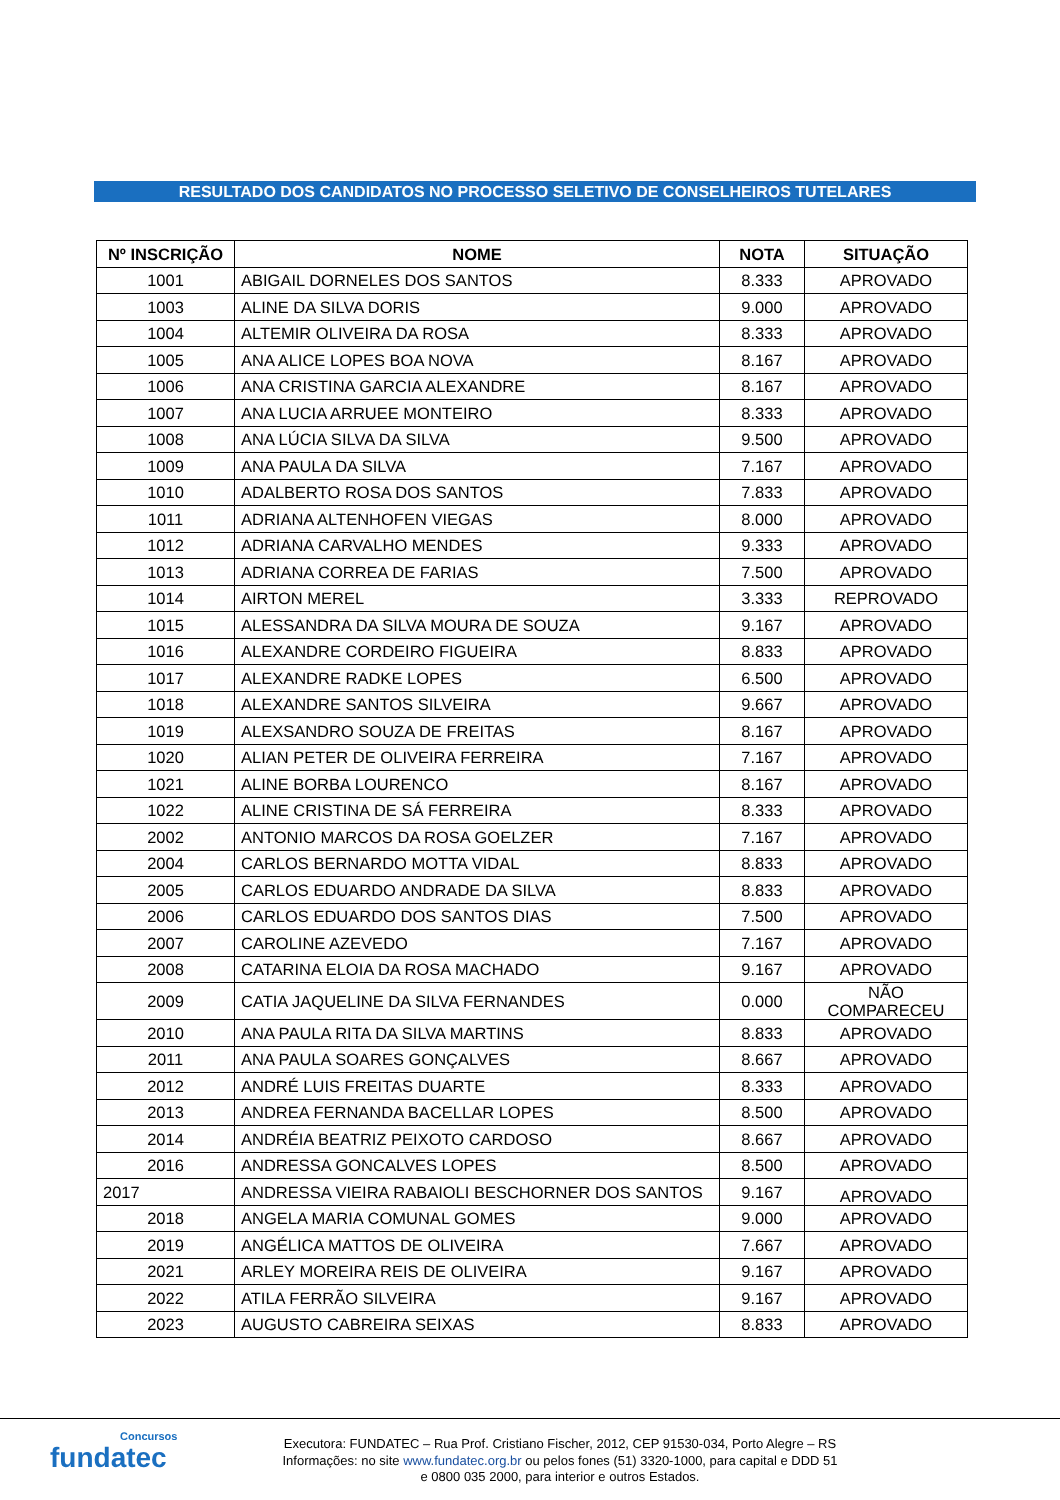RESULTADO DOS CANDIDATOS NO PROCESSO SELETIVO DE CONSELHEIROS TUTELARES
| Nº INSCRIÇÃO | NOME | NOTA | SITUAÇÃO |
| --- | --- | --- | --- |
| 1001 | ABIGAIL DORNELES DOS SANTOS | 8.333 | APROVADO |
| 1003 | ALINE DA SILVA DORIS | 9.000 | APROVADO |
| 1004 | ALTEMIR OLIVEIRA DA ROSA | 8.333 | APROVADO |
| 1005 | ANA ALICE LOPES BOA NOVA | 8.167 | APROVADO |
| 1006 | ANA CRISTINA GARCIA ALEXANDRE | 8.167 | APROVADO |
| 1007 | ANA LUCIA ARRUEE MONTEIRO | 8.333 | APROVADO |
| 1008 | ANA LÚCIA SILVA DA SILVA | 9.500 | APROVADO |
| 1009 | ANA PAULA DA SILVA | 7.167 | APROVADO |
| 1010 | ADALBERTO ROSA DOS SANTOS | 7.833 | APROVADO |
| 1011 | ADRIANA ALTENHOFEN VIEGAS | 8.000 | APROVADO |
| 1012 | ADRIANA CARVALHO MENDES | 9.333 | APROVADO |
| 1013 | ADRIANA CORREA DE FARIAS | 7.500 | APROVADO |
| 1014 | AIRTON MEREL | 3.333 | REPROVADO |
| 1015 | ALESSANDRA DA SILVA MOURA DE SOUZA | 9.167 | APROVADO |
| 1016 | ALEXANDRE CORDEIRO FIGUEIRA | 8.833 | APROVADO |
| 1017 | ALEXANDRE RADKE LOPES | 6.500 | APROVADO |
| 1018 | ALEXANDRE SANTOS SILVEIRA | 9.667 | APROVADO |
| 1019 | ALEXSANDRO SOUZA DE FREITAS | 8.167 | APROVADO |
| 1020 | ALIAN PETER DE OLIVEIRA FERREIRA | 7.167 | APROVADO |
| 1021 | ALINE BORBA LOURENCO | 8.167 | APROVADO |
| 1022 | ALINE CRISTINA DE SÁ FERREIRA | 8.333 | APROVADO |
| 2002 | ANTONIO MARCOS DA ROSA GOELZER | 7.167 | APROVADO |
| 2004 | CARLOS BERNARDO MOTTA VIDAL | 8.833 | APROVADO |
| 2005 | CARLOS EDUARDO ANDRADE DA SILVA | 8.833 | APROVADO |
| 2006 | CARLOS EDUARDO DOS SANTOS DIAS | 7.500 | APROVADO |
| 2007 | CAROLINE AZEVEDO | 7.167 | APROVADO |
| 2008 | CATARINA ELOIA DA ROSA MACHADO | 9.167 | APROVADO |
| 2009 | CATIA JAQUELINE DA SILVA FERNANDES | 0.000 | NÃO COMPARECEU |
| 2010 | ANA PAULA RITA DA SILVA MARTINS | 8.833 | APROVADO |
| 2011 | ANA PAULA SOARES GONÇALVES | 8.667 | APROVADO |
| 2012 | ANDRÉ LUIS FREITAS DUARTE | 8.333 | APROVADO |
| 2013 | ANDREA FERNANDA BACELLAR LOPES | 8.500 | APROVADO |
| 2014 | ANDRÉIA BEATRIZ PEIXOTO CARDOSO | 8.667 | APROVADO |
| 2016 | ANDRESSA GONCALVES LOPES | 8.500 | APROVADO |
| 2017 | ANDRESSA VIEIRA RABAIOLI BESCHORNER DOS SANTOS | 9.167 | APROVADO |
| 2018 | ANGELA MARIA COMUNAL GOMES | 9.000 | APROVADO |
| 2019 | ANGÉLICA MATTOS DE OLIVEIRA | 7.667 | APROVADO |
| 2021 | ARLEY MOREIRA REIS DE OLIVEIRA | 9.167 | APROVADO |
| 2022 | ATILA FERRÃO SILVEIRA | 9.167 | APROVADO |
| 2023 | AUGUSTO CABREIRA SEIXAS | 8.833 | APROVADO |
Concursos
fundatec
Executora: FUNDATEC – Rua Prof. Cristiano Fischer, 2012, CEP 91530-034, Porto Alegre – RS
Informações: no site www.fundatec.org.br ou pelos fones (51) 3320-1000, para capital e DDD 51
e 0800 035 2000, para interior e outros Estados.